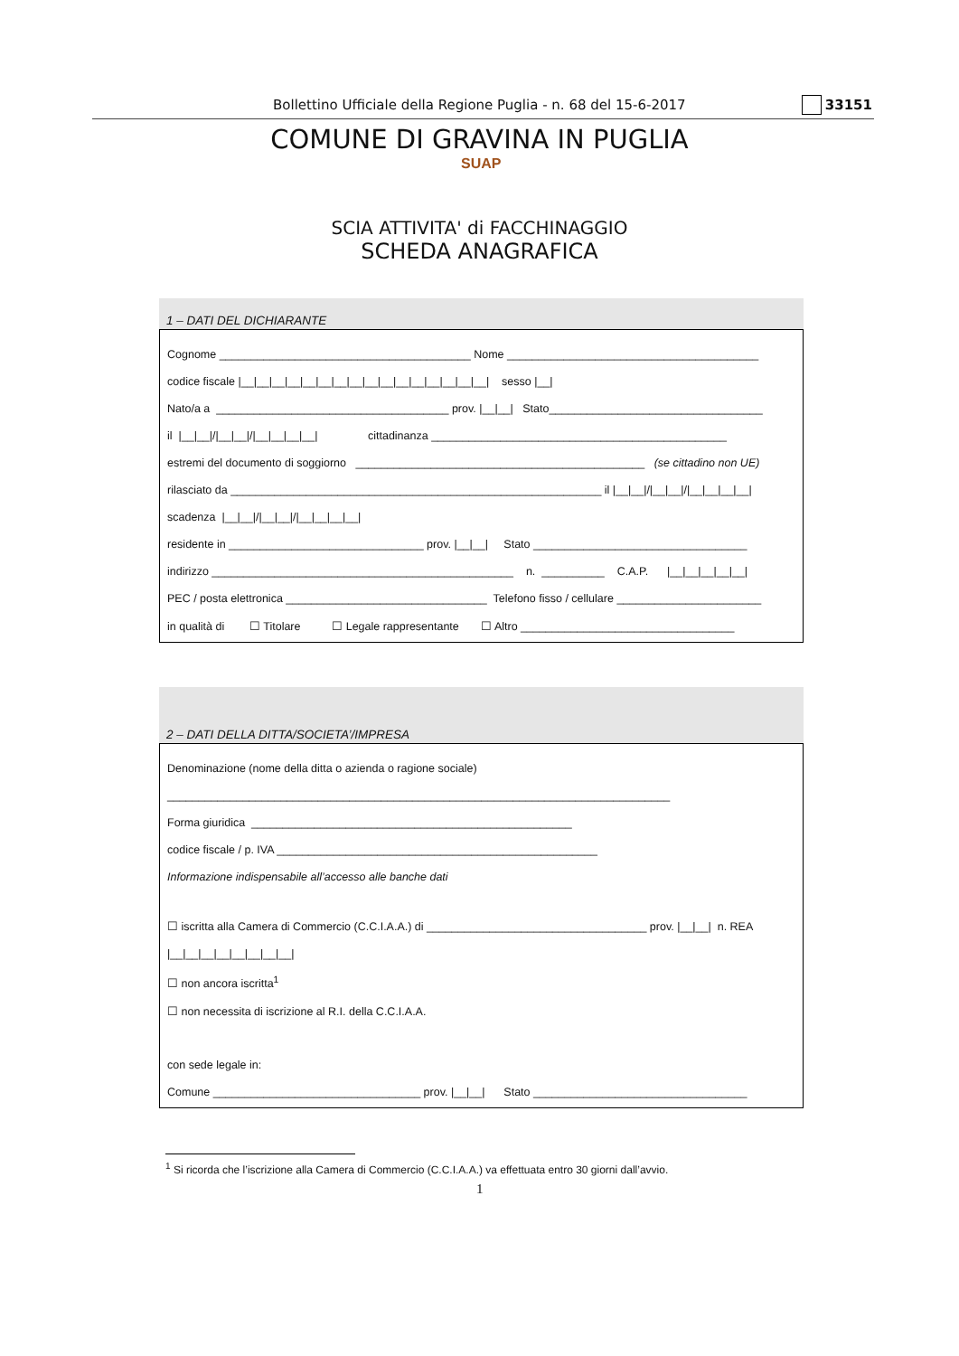Bollettino Ufficiale della Regione Puglia - n. 68 del 15-6-2017 33151
COMUNE DI GRAVINA IN PUGLIA
SUAP
SCIA ATTIVITA' di FACCHINAGGIO
SCHEDA ANAGRAFICA
1 – DATI DEL DICHIARANTE
Cognome ________________________________________ Nome ________________________________________
codice fiscale |__|__|__|__|__|__|__|__|__|__|__|__|__|__|__|__| sesso |__|
Nato/a a _____________________________________ prov. |__|__| Stato__________________________________
il |__|__|/|__|__|/|__|__|__|__| cittadinanza _______________________________________________
estremi del documento di soggiorno ______________________________________________ (se cittadino non UE)
rilasciato da ___________________________________________________________ il |__|__|/|__|__|/|__|__|__|__|
scadenza |__|__|/|__|__|/|__|__|__|__|
residente in _______________________________ prov. |__|__| Stato __________________________________
indirizzo ________________________________________________ n. __________ C.A.P. |__|__|__|__|__|
PEC / posta elettronica ________________________________ Telefono fisso / cellulare _______________________
in qualità di ☐ Titolare ☐ Legale rappresentante ☐ Altro __________________________________
2 – DATI DELLA DITTA/SOCIETA’/IMPRESA
Denominazione (nome della ditta o azienda o ragione sociale)
________________________________________________________________________________
Forma giuridica ___________________________________________________
codice fiscale / p. IVA ___________________________________________________
Informazione indispensabile all’accesso alle banche dati
☐ iscritta alla Camera di Commercio (C.C.I.A.A.) di ___________________________________ prov. |__|__| n. REA
|__|__|__|__|__|__|__|__|
☐ non ancora iscritta<sup>1</sup>
☐ non necessita di iscrizione al R.I. della C.C.I.A.A.
con sede legale in:
Comune _________________________________ prov. |__|__| Stato __________________________________
<sup>1</sup> Si ricorda che l’iscrizione alla Camera di Commercio (C.C.I.A.A.) va effettuata entro 30 giorni dall’avvio.
1